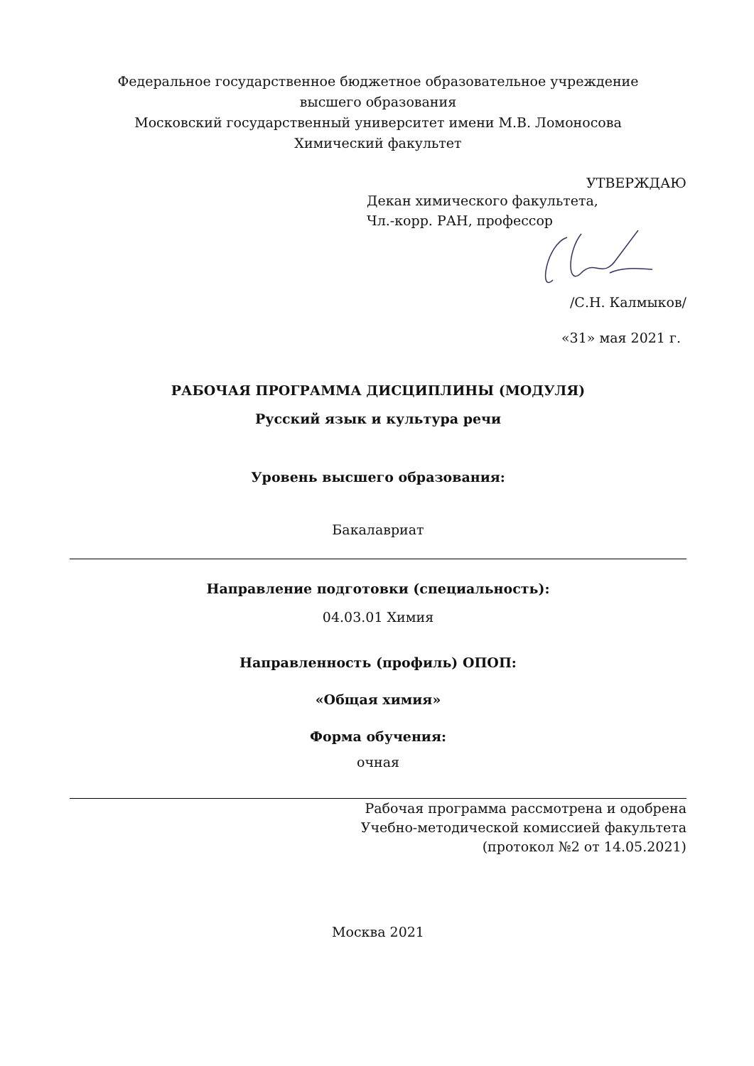Федеральное государственное бюджетное образовательное учреждение
высшего образования
Московский государственный университет имени М.В. Ломоносова
Химический факультет
УТВЕРЖДАЮ
Декан химического факультета,
Чл.-корр. РАН, профессор
/С.Н. Калмыков/
«31» мая 2021 г.
РАБОЧАЯ ПРОГРАММА ДИСЦИПЛИНЫ (МОДУЛЯ)
Русский язык и культура речи
Уровень высшего образования:
Бакалавриат
Направление подготовки (специальность):
04.03.01 Химия
Направленность (профиль) ОПОП:
«Общая химия»
Форма обучения:
очная
Рабочая программа рассмотрена и одобрена
Учебно-методической комиссией факультета
(протокол №2 от 14.05.2021)
Москва 2021